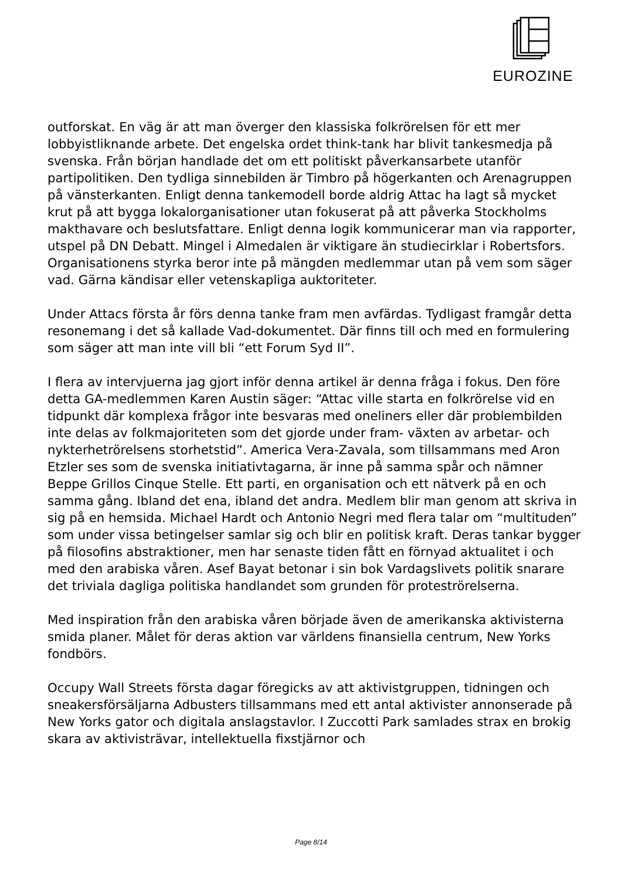EUROZINE
outforskat. En väg är att man överger den klassiska folkrörelsen för ett mer lobbyistliknande arbete. Det engelska ordet think-tank har blivit tankesmedja på svenska. Från början handlade det om ett politiskt påverkansarbete utanför partipolitiken. Den tydliga sinnebilden är Timbro på högerkanten och Arenagruppen på vänsterkanten. Enligt denna tankemodell borde aldrig Attac ha lagt så mycket krut på att bygga lokalorganisationer utan fokuserat på att påverka Stockholms makthavare och beslutsfattare. Enligt denna logik kommunicerar man via rapporter, utspel på DN Debatt. Mingel i Almedalen är viktigare än studiecirklar i Robertsfors. Organisationens styrka beror inte på mängden medlemmar utan på vem som säger vad. Gärna kändisar eller vetenskapliga auktoriteter.
Under Attacs första år förs denna tanke fram men avfärdas. Tydligast framgår detta resonemang i det så kallade Vad-dokumentet. Där finns till och med en formulering som säger att man inte vill bli “ett Forum Syd II”.
I flera av intervjuerna jag gjort inför denna artikel är denna fråga i fokus. Den före detta GA-medlemmen Karen Austin säger: “Attac ville starta en folkrörelse vid en tidpunkt där komplexa frågor inte besvaras med oneliners eller där problembilden inte delas av folkmajoriteten som det gjorde under fram- växten av arbetar- och nykterhetrörelsens storhetstid”. America Vera-Zavala, som tillsammans med Aron Etzler ses som de svenska initiativtagarna, är inne på samma spår och nämner Beppe Grillos Cinque Stelle. Ett parti, en organisation och ett nätverk på en och samma gång. Ibland det ena, ibland det andra. Medlem blir man genom att skriva in sig på en hemsida. Michael Hardt och Antonio Negri med flera talar om “multituden” som under vissa betingelser samlar sig och blir en politisk kraft. Deras tankar bygger på filosofins abstraktioner, men har senaste tiden fått en förnyad aktualitet i och med den arabiska våren. Asef Bayat betonar i sin bok Vardagslivets politik snarare det triviala dagliga politiska handlandet som grunden för proteströrelserna.
Med inspiration från den arabiska våren började även de amerikanska aktivisterna smida planer. Målet för deras aktion var världens finansiella centrum, New Yorks fondbörs.
Occupy Wall Streets första dagar föregicks av att aktivistgruppen, tidningen och sneakersförsäljarna Adbusters tillsammans med ett antal aktivister annonserade på New Yorks gator och digitala anslagstavlor. I Zuccotti Park samlades strax en brokig skara av aktivisträvar, intellektuella fixstjärnor och
Page 8/14